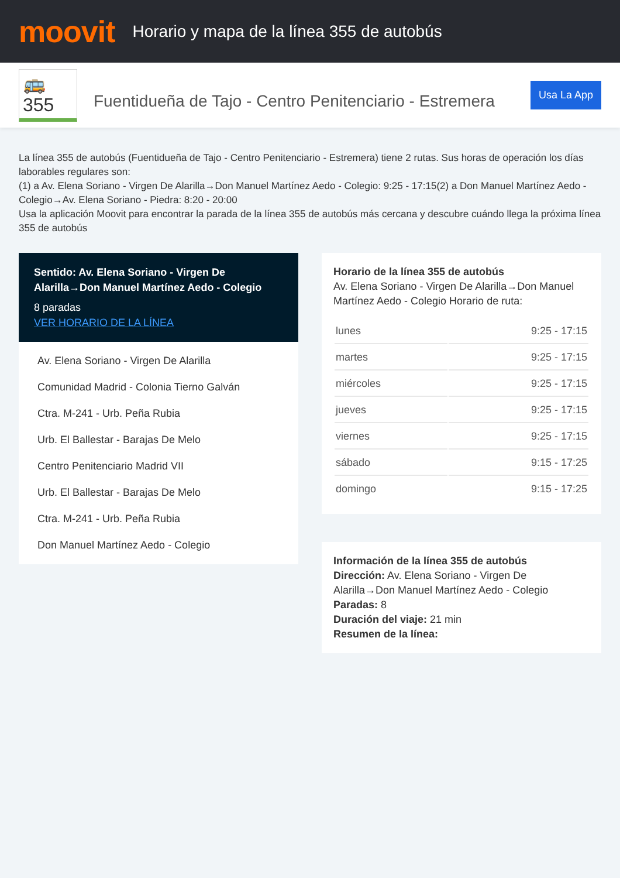moovit
Horario y mapa de la línea 355 de autobús
🚌 355
Fuentidueña de Tajo - Centro Penitenciario - Estremera
Usa La App
La línea 355 de autobús (Fuentidueña de Tajo - Centro Penitenciario - Estremera) tiene 2 rutas. Sus horas de operación los días laborables regulares son:
(1) a Av. Elena Soriano - Virgen De Alarilla→Don Manuel Martínez Aedo - Colegio: 9:25 - 17:15(2) a Don Manuel Martínez Aedo - Colegio→Av. Elena Soriano - Piedra: 8:20 - 20:00
Usa la aplicación Moovit para encontrar la parada de la línea 355 de autobús más cercana y descubre cuándo llega la próxima línea 355 de autobús
Sentido: Av. Elena Soriano - Virgen De Alarilla→Don Manuel Martínez Aedo - Colegio
8 paradas
VER HORARIO DE LA LÍNEA
Av. Elena Soriano - Virgen De Alarilla
Comunidad Madrid - Colonia Tierno Galván
Ctra. M-241 - Urb. Peña Rubia
Urb. El Ballestar - Barajas De Melo
Centro Penitenciario Madrid VII
Urb. El Ballestar - Barajas De Melo
Ctra. M-241 - Urb. Peña Rubia
Don Manuel Martínez Aedo - Colegio
Horario de la línea 355 de autobús
Av. Elena Soriano - Virgen De Alarilla→Don Manuel Martínez Aedo - Colegio Horario de ruta:
| lunes | 9:25 - 17:15 |
| martes | 9:25 - 17:15 |
| miércoles | 9:25 - 17:15 |
| jueves | 9:25 - 17:15 |
| viernes | 9:25 - 17:15 |
| sábado | 9:15 - 17:25 |
| domingo | 9:15 - 17:25 |
Información de la línea 355 de autobús
Dirección: Av. Elena Soriano - Virgen De Alarilla→Don Manuel Martínez Aedo - Colegio
Paradas: 8
Duración del viaje: 21 min
Resumen de la línea: